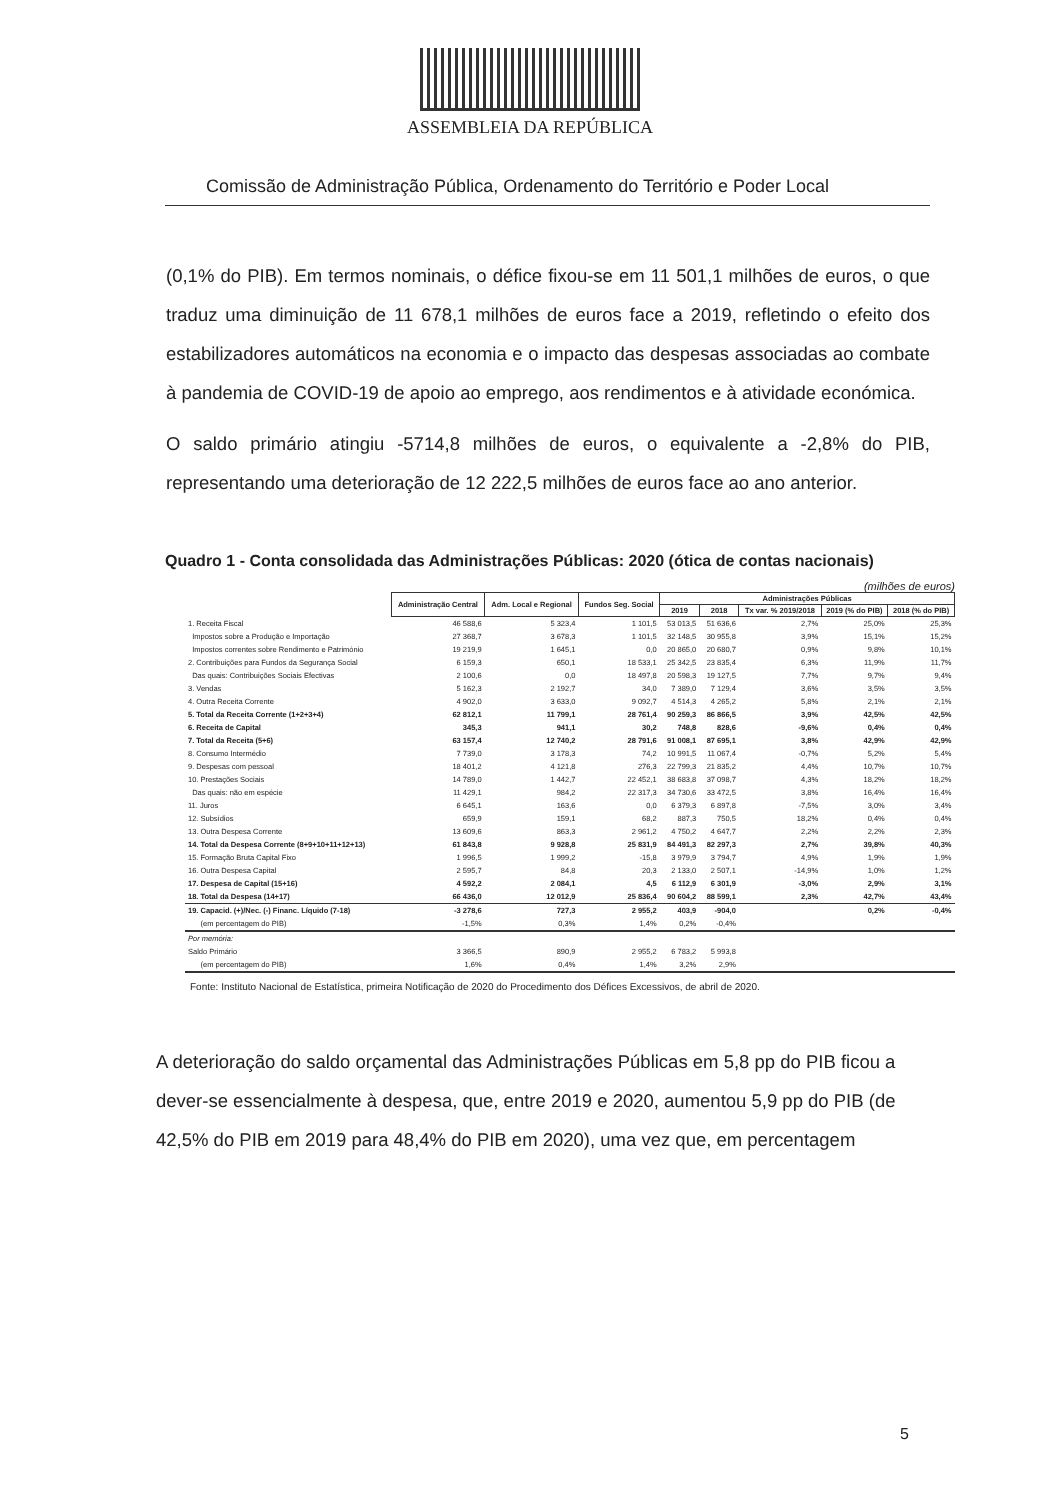ASSEMBLEIA DA REPÚBLICA
Comissão de Administração Pública, Ordenamento do Território e Poder Local
(0,1% do PIB). Em termos nominais, o défice fixou-se em 11 501,1 milhões de euros, o que traduz uma diminuição de 11 678,1 milhões de euros face a 2019, refletindo o efeito dos estabilizadores automáticos na economia e o impacto das despesas associadas ao combate à pandemia de COVID-19 de apoio ao emprego, aos rendimentos e à atividade económica.
O saldo primário atingiu -5714,8 milhões de euros, o equivalente a -2,8% do PIB, representando uma deterioração de 12 222,5 milhões de euros face ao ano anterior.
Quadro 1 - Conta consolidada das Administrações Públicas: 2020 (ótica de contas nacionais)
(milhões de euros)
| | Administração Central | Adm. Local e Regional | Fundos Seg. Social | Administrações Públicas | | | | |
| --- | --- | --- | --- | --- | --- | --- | --- | --- |
| | | | | 2019 | 2018 | Tx var. % 2019/2018 | 2019 (% do PIB) | 2018 (% do PIB) |
| 1. Receita Fiscal | 46 588,6 | 5 323,4 | 1 101,5 | 53 013,5 | 51 636,6 | 2,7% | 25,0% | 25,3% |
| Impostos sobre a Produção e Importação | 27 368,7 | 3 678,3 | 1 101,5 | 32 148,5 | 30 955,8 | 3,9% | 15,1% | 15,2% |
| Impostos correntes sobre Rendimento e Património | 19 219,9 | 1 645,1 | 0,0 | 20 865,0 | 20 680,7 | 0,9% | 9,8% | 10,1% |
| 2. Contribuições para Fundos da Segurança Social | 6 159,3 | 650,1 | 18 533,1 | 25 342,5 | 23 835,4 | 6,3% | 11,9% | 11,7% |
| Das quais: Contribuições Sociais Efectivas | 2 100,6 | 0,0 | 18 497,8 | 20 598,3 | 19 127,5 | 7,7% | 9,7% | 9,4% |
| 3. Vendas | 5 162,3 | 2 192,7 | 34,0 | 7 389,0 | 7 129,4 | 3,6% | 3,5% | 3,5% |
| 4. Outra Receita Corrente | 4 902,0 | 3 633,0 | 9 092,7 | 4 514,3 | 4 265,2 | 5,8% | 2,1% | 2,1% |
| 5. Total da Receita Corrente (1+2+3+4) | 62 812,1 | 11 799,1 | 28 761,4 | 90 259,3 | 86 866,5 | 3,9% | 42,5% | 42,5% |
| 6. Receita de Capital | 345,3 | 941,1 | 30,2 | 748,8 | 828,6 | -9,6% | 0,4% | 0,4% |
| 7. Total da Receita (5+6) | 63 157,4 | 12 740,2 | 28 791,6 | 91 008,1 | 87 695,1 | 3,8% | 42,9% | 42,9% |
| 8. Consumo Intermédio | 7 739,0 | 3 178,3 | 74,2 | 10 991,5 | 11 067,4 | -0,7% | 5,2% | 5,4% |
| 9. Despesas com pessoal | 18 401,2 | 4 121,8 | 276,3 | 22 799,3 | 21 835,2 | 4,4% | 10,7% | 10,7% |
| 10. Prestações Sociais | 14 789,0 | 1 442,7 | 22 452,1 | 38 683,8 | 37 098,7 | 4,3% | 18,2% | 18,2% |
| Das quais: não em espécie | 11 429,1 | 984,2 | 22 317,3 | 34 730,6 | 33 472,5 | 3,8% | 16,4% | 16,4% |
| 11. Juros | 6 645,1 | 163,6 | 0,0 | 6 379,3 | 6 897,8 | -7,5% | 3,0% | 3,4% |
| 12. Subsídios | 659,9 | 159,1 | 68,2 | 887,3 | 750,5 | 18,2% | 0,4% | 0,4% |
| 13. Outra Despesa Corrente | 13 609,6 | 863,3 | 2 961,2 | 4 750,2 | 4 647,7 | 2,2% | 2,2% | 2,3% |
| 14. Total da Despesa Corrente (8+9+10+11+12+13) | 61 843,8 | 9 928,8 | 25 831,9 | 84 491,3 | 82 297,3 | 2,7% | 39,8% | 40,3% |
| 15. Formação Bruta Capital Fixo | 1 996,5 | 1 999,2 | -15,8 | 3 979,9 | 3 794,7 | 4,9% | 1,9% | 1,9% |
| 16. Outra Despesa Capital | 2 595,7 | 84,8 | 20,3 | 2 133,0 | 2 507,1 | -14,9% | 1,0% | 1,2% |
| 17. Despesa de Capital (15+16) | 4 592,2 | 2 084,1 | 4,5 | 6 112,9 | 6 301,9 | -3,0% | 2,9% | 3,1% |
| 18. Total da Despesa (14+17) | 66 436,0 | 12 012,9 | 25 836,4 | 90 604,2 | 88 599,1 | 2,3% | 42,7% | 43,4% |
| 19. Capacid. (+)/Nec. (-) Financ. Líquido (7-18) | -3 278,6 | 727,3 | 2 955,2 | 403,9 | -904,0 | | 0,2% | -0,4% |
| (em percentagem do PIB) | -1,5% | 0,3% | 1,4% | 0,2% | -0,4% | | | |
| Por memória: | | | | | | | | |
| Saldo Primário | 3 366,5 | 890,9 | 2 955,2 | 6 783,2 | 5 993,8 | | | |
| (em percentagem do PIB) | 1,6% | 0,4% | 1,4% | 3,2% | 2,9% | | | |
Fonte: Instituto Nacional de Estatística, primeira Notificação de 2020 do Procedimento dos Défices Excessivos, de abril de 2020.
A deterioração do saldo orçamental das Administrações Públicas em 5,8 pp do PIB ficou a dever-se essencialmente à despesa, que, entre 2019 e 2020, aumentou 5,9 pp do PIB (de 42,5% do PIB em 2019 para 48,4% do PIB em 2020), uma vez que, em percentagem
5